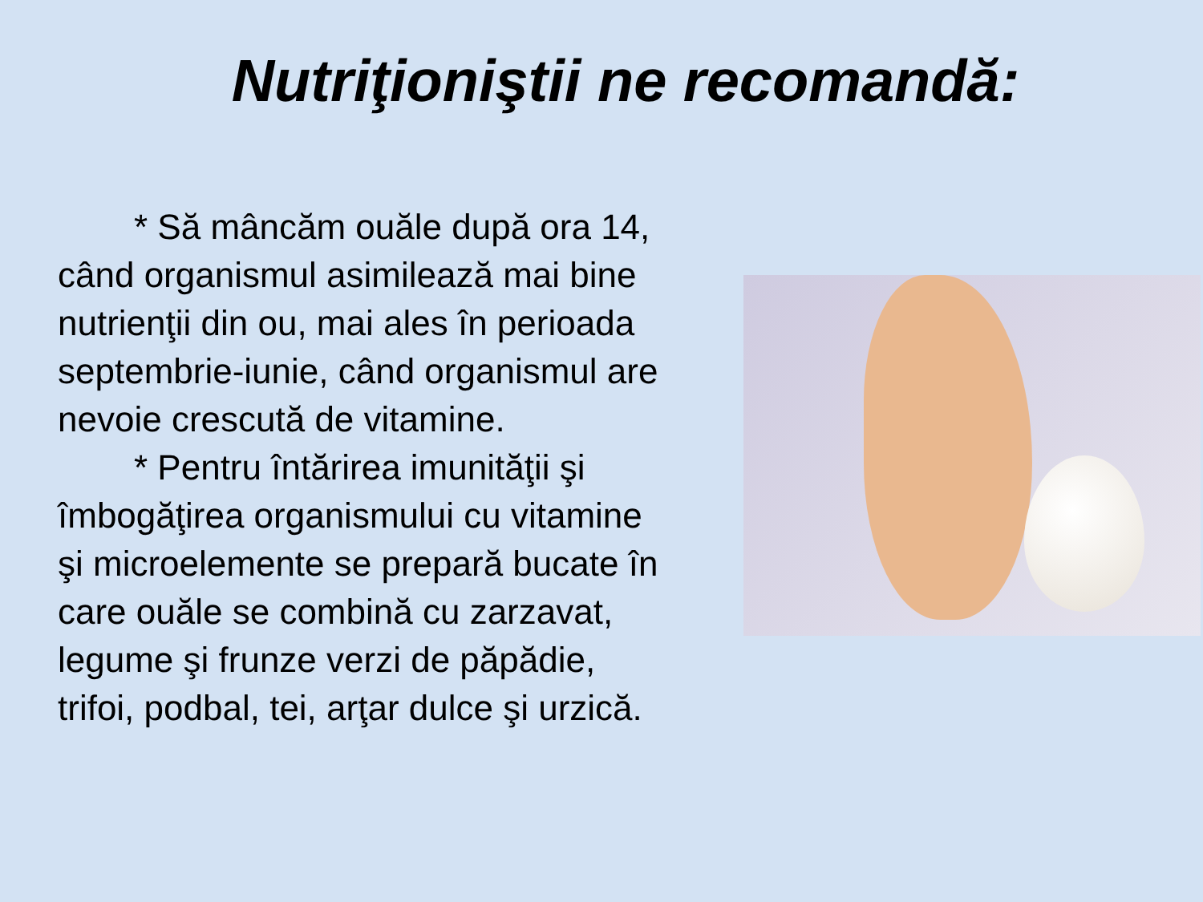Nutriţioniştii ne recomandă:
* Să mâncăm ouăle după ora 14, când organismul asimilează mai bine nutrienţii din ou, mai ales în perioada septembrie-iunie, când organismul are nevoie crescută de vitamine.
* Pentru întărirea imunităţii şi îmbogăţirea organismului cu vitamine şi microelemente se prepară bucate în care ouăle se combină cu zarzavat, legume şi frunze verzi de păpădie, trifoi, podbal, tei, arţar dulce şi urzică.